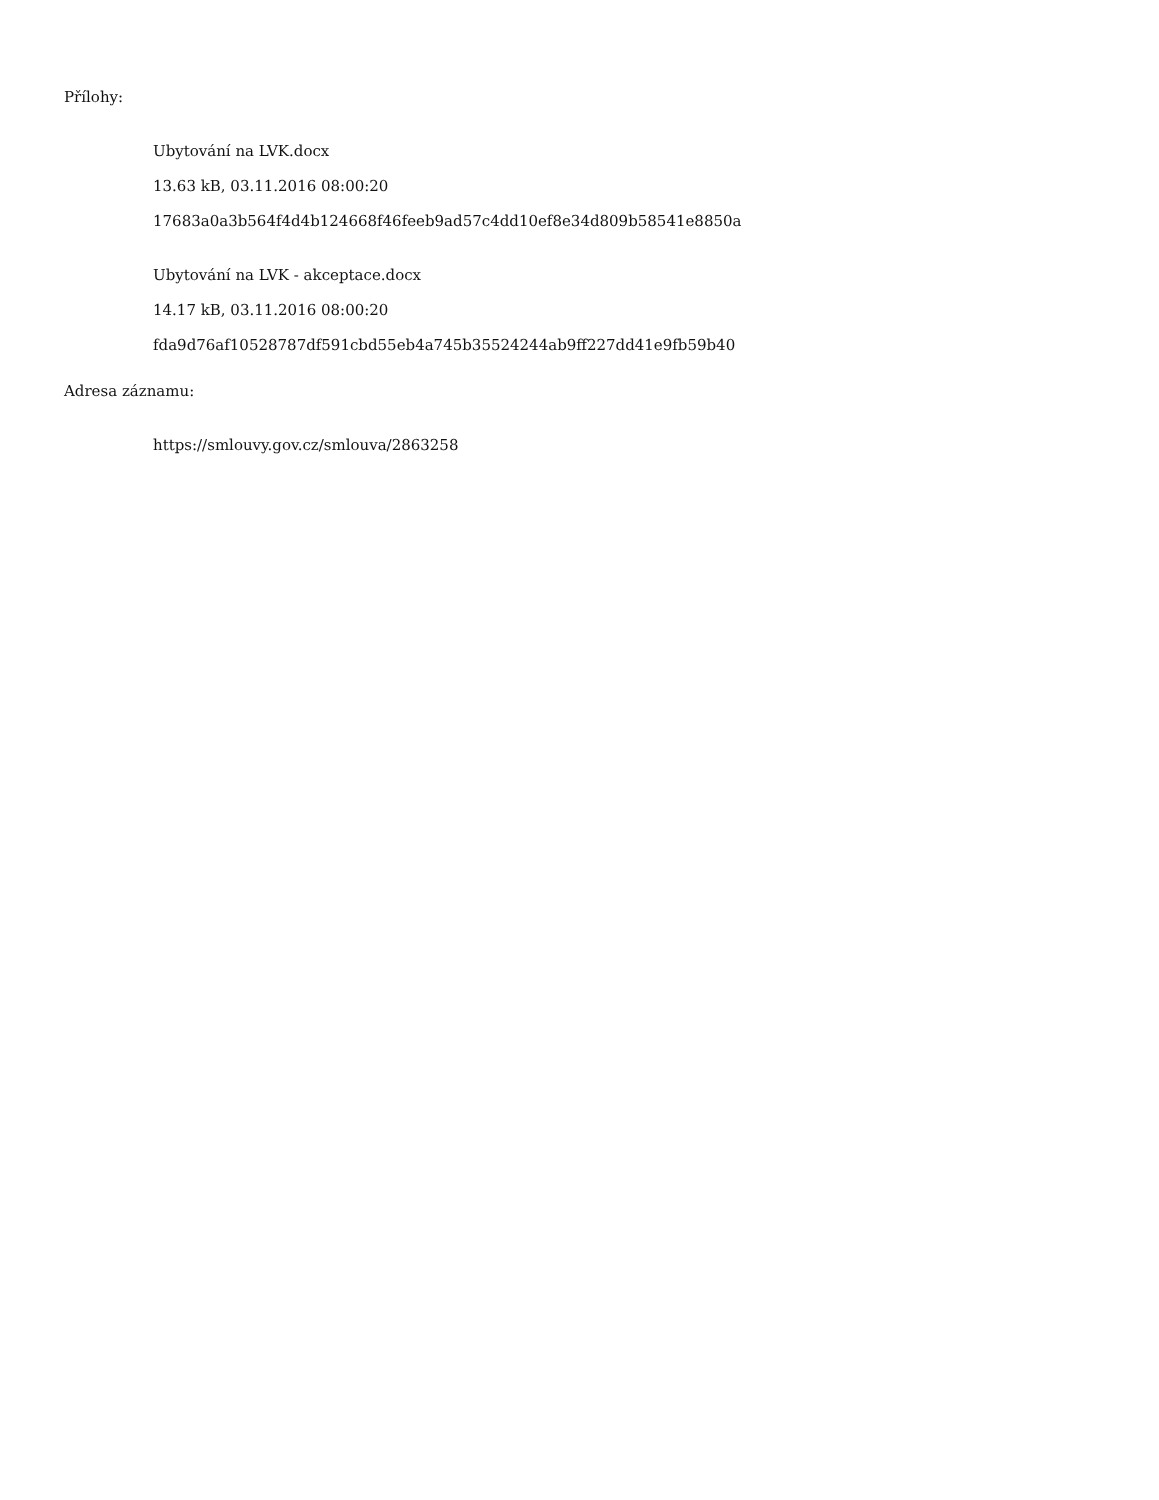Přílohy:
Ubytování na LVK.docx
13.63 kB, 03.11.2016 08:00:20
17683a0a3b564f4d4b124668f46feeb9ad57c4dd10ef8e34d809b58541e8850a
Ubytování na LVK - akceptace.docx
14.17 kB, 03.11.2016 08:00:20
fda9d76af10528787df591cbd55eb4a745b35524244ab9ff227dd41e9fb59b40
Adresa záznamu:
https://smlouvy.gov.cz/smlouva/2863258